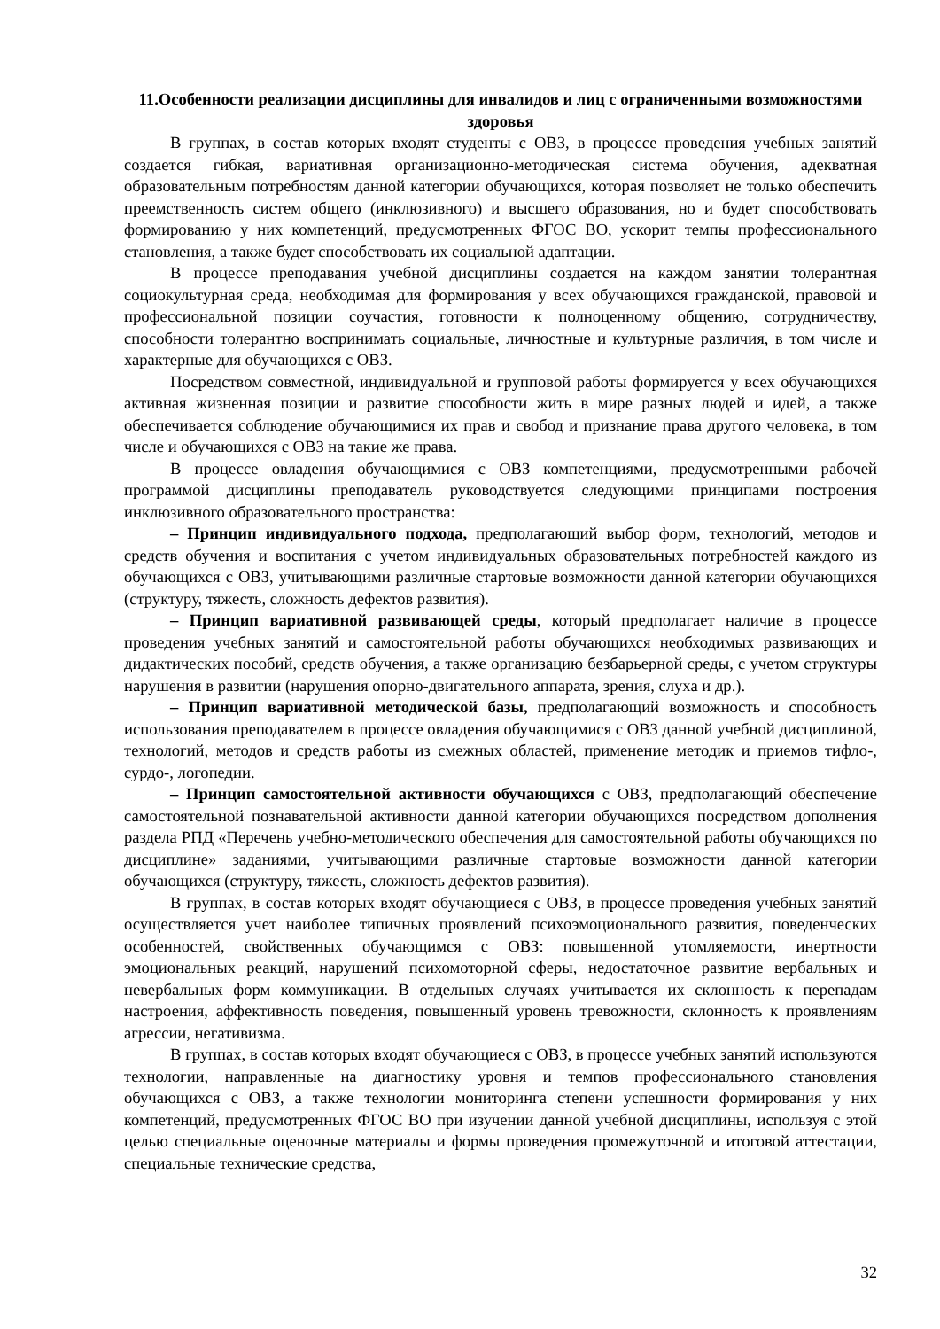11.Особенности реализации дисциплины для инвалидов и лиц с ограниченными возможностями здоровья
В группах, в состав которых входят студенты с ОВЗ, в процессе проведения учебных занятий создается гибкая, вариативная организационно-методическая система обучения, адекватная образовательным потребностям данной категории обучающихся, которая позволяет не только обеспечить преемственность систем общего (инклюзивного) и высшего образования, но и будет способствовать формированию у них компетенций, предусмотренных ФГОС ВО, ускорит темпы профессионального становления, а также будет способствовать их социальной адаптации.
В процессе преподавания учебной дисциплины создается на каждом занятии толерантная социокультурная среда, необходимая для формирования у всех обучающихся гражданской, правовой и профессиональной позиции соучастия, готовности к полноценному общению, сотрудничеству, способности толерантно воспринимать социальные, личностные и культурные различия, в том числе и характерные для обучающихся с ОВЗ.
Посредством совместной, индивидуальной и групповой работы формируется у всех обучающихся активная жизненная позиции и развитие способности жить в мире разных людей и идей, а также обеспечивается соблюдение обучающимися их прав и свобод и признание права другого человека, в том числе и обучающихся с ОВЗ на такие же права.
В процессе овладения обучающимися с ОВЗ компетенциями, предусмотренными рабочей программой дисциплины преподаватель руководствуется следующими принципами построения инклюзивного образовательного пространства:
– Принцип индивидуального подхода, предполагающий выбор форм, технологий, методов и средств обучения и воспитания с учетом индивидуальных образовательных потребностей каждого из обучающихся с ОВЗ, учитывающими различные стартовые возможности данной категории обучающихся (структуру, тяжесть, сложность дефектов развития).
– Принцип вариативной развивающей среды, который предполагает наличие в процессе проведения учебных занятий и самостоятельной работы обучающихся необходимых развивающих и дидактических пособий, средств обучения, а также организацию безбарьерной среды, с учетом структуры нарушения в развитии (нарушения опорно-двигательного аппарата, зрения, слуха и др.).
– Принцип вариативной методической базы, предполагающий возможность и способность использования преподавателем в процессе овладения обучающимися с ОВЗ данной учебной дисциплиной, технологий, методов и средств работы из смежных областей, применение методик и приемов тифло-, сурдо-, логопедии.
– Принцип самостоятельной активности обучающихся с ОВЗ, предполагающий обеспечение самостоятельной познавательной активности данной категории обучающихся посредством дополнения раздела РПД «Перечень учебно-методического обеспечения для самостоятельной работы обучающихся по дисциплине» заданиями, учитывающими различные стартовые возможности данной категории обучающихся (структуру, тяжесть, сложность дефектов развития).
В группах, в состав которых входят обучающиеся с ОВЗ, в процессе проведения учебных занятий осуществляется учет наиболее типичных проявлений психоэмоционального развития, поведенческих особенностей, свойственных обучающимся с ОВЗ: повышенной утомляемости, инертности эмоциональных реакций, нарушений психомоторной сферы, недостаточное развитие вербальных и невербальных форм коммуникации. В отдельных случаях учитывается их склонность к перепадам настроения, аффективность поведения, повышенный уровень тревожности, склонность к проявлениям агрессии, негативизма.
В группах, в состав которых входят обучающиеся с ОВЗ, в процессе учебных занятий используются технологии, направленные на диагностику уровня и темпов профессионального становления обучающихся с ОВЗ, а также технологии мониторинга степени успешности формирования у них компетенций, предусмотренных ФГОС ВО при изучении данной учебной дисциплины, используя с этой целью специальные оценочные материалы и формы проведения промежуточной и итоговой аттестации, специальные технические средства,
32